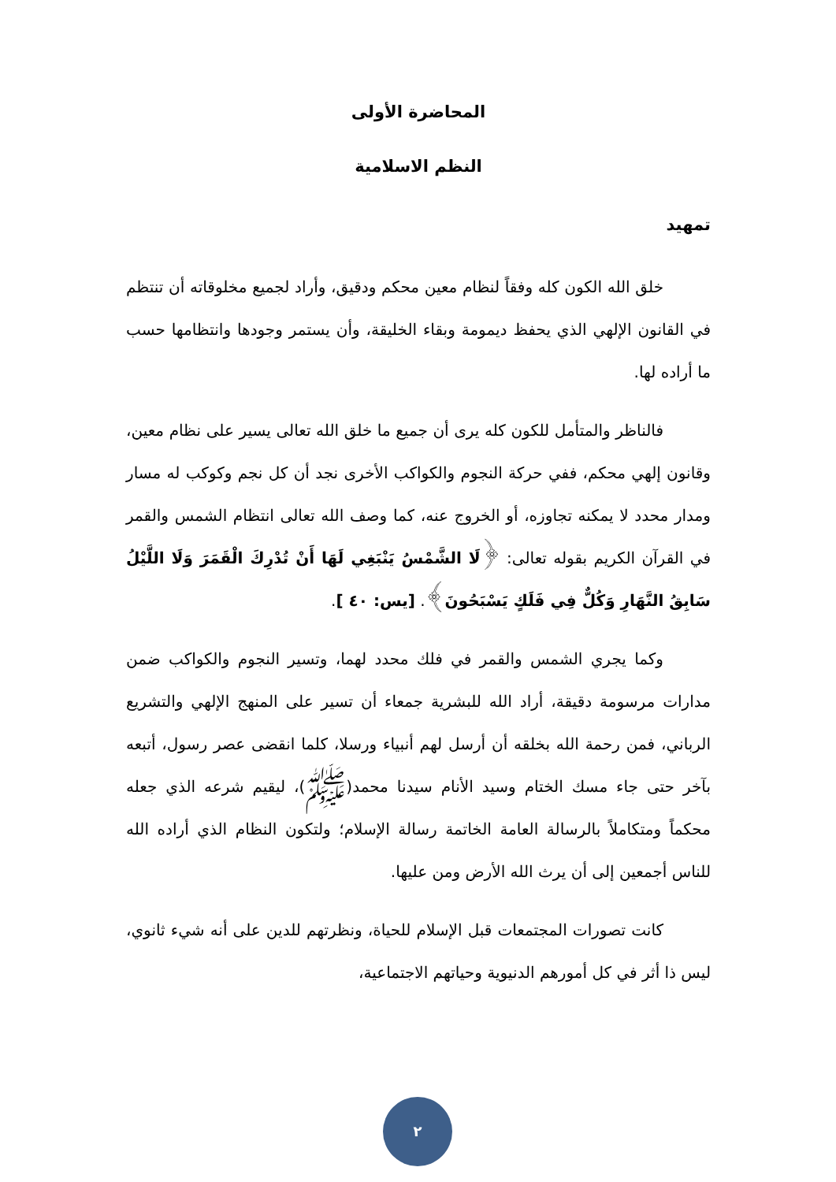المحاضرة الأولى
النظم الاسلامية
تمهيد
خلق الله الكون كله وفقاً لنظام معين محكم ودقيق، وأراد لجميع مخلوقاته أن تنتظم في القانون الإلهي الذي يحفظ ديمومة وبقاء الخليقة، وأن يستمر وجودها وانتظامها حسب ما أراده لها.
فالناظر والمتأمل للكون كله يرى أن جميع ما خلق الله تعالى يسير على نظام معين، وقانون إلهي محكم، ففي حركة النجوم والكواكب الأخرى نجد أن كل نجم وكوكب له مسار ومدار محدد لا يمكنه تجاوزه، أو الخروج عنه، كما وصف الله تعالى انتظام الشمس والقمر في القرآن الكريم بقوله تعالى: ﴿لَا الشَّمْسُ يَنْبَغِي لَهَا أَنْ تُدْرِكَ الْقَمَرَ وَلَا اللَّيْلُ سَابِقُ النَّهَارِ وَكُلٌّ فِي فَلَكٍ يَسْبَحُونَ﴾. [يس: ٤٠ ].
وكما يجري الشمس والقمر في فلك محدد لهما، وتسير النجوم والكواكب ضمن مدارات مرسومة دقيقة، أراد الله للبشرية جمعاء أن تسير على المنهج الإلهي والتشريع الرباني، فمن رحمة الله بخلقه أن أرسل لهم أنبياء ورسلا، كلما انقضى عصر رسول، أتبعه بآخر حتى جاء مسك الختام وسيد الأنام سيدنا محمد(ﷺ)، ليقيم شرعه الذي جعله محكماً ومتكاملاً بالرسالة العامة الخاتمة رسالة الإسلام؛ ولتكون النظام الذي أراده الله للناس أجمعين إلى أن يرث الله الأرض ومن عليها.
كانت تصورات المجتمعات قبل الإسلام للحياة، ونظرتهم للدين على أنه شيء ثانوي، ليس ذا أثر في كل أمورهم الدنيوية وحياتهم الاجتماعية،
٢